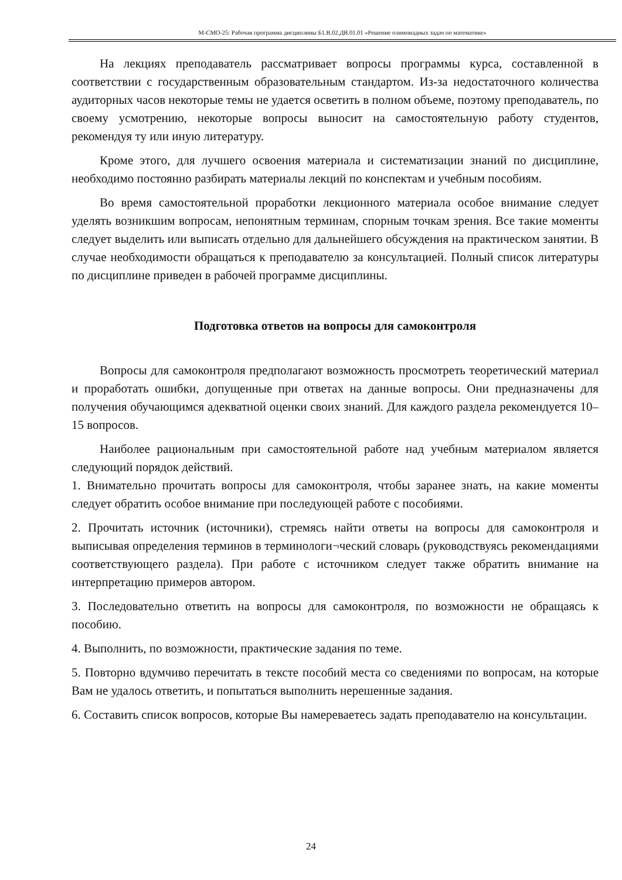М-СМО-25: Рабочая программа дисциплины Б1.В.02.ДВ.01.01 «Решение олимпиадных задач по математике»
На лекциях преподаватель рассматривает вопросы программы курса, составленной в соответствии с государственным образовательным стандартом. Из-за недостаточного количества аудиторных часов некоторые темы не удается осветить в полном объеме, поэтому преподаватель, по своему усмотрению, некоторые вопросы выносит на самостоятельную работу студентов, рекомендуя ту или иную литературу.
Кроме этого, для лучшего освоения материала и систематизации знаний по дисциплине, необходимо постоянно разбирать материалы лекций по конспектам и учебным пособиям.
Во время самостоятельной проработки лекционного материала особое внимание следует уделять возникшим вопросам, непонятным терминам, спорным точкам зрения. Все такие моменты следует выделить или выписать отдельно для дальнейшего обсуждения на практическом занятии. В случае необходимости обращаться к преподавателю за консультацией. Полный список литературы по дисциплине приведен в рабочей программе дисциплины.
Подготовка ответов на вопросы для самоконтроля
Вопросы для самоконтроля предполагают возможность просмотреть теоретический материал и проработать ошибки, допущенные при ответах на данные вопросы. Они предназначены для получения обучающимся адекватной оценки своих знаний. Для каждого раздела рекомендуется 10–15 вопросов.
Наиболее рациональным при самостоятельной работе над учебным материалом является следующий порядок действий.
1. Внимательно прочитать вопросы для самоконтроля, чтобы заранее знать, на какие моменты следует обратить особое внимание при последующей работе с пособиями.
2. Прочитать источник (источники), стремясь найти ответы на вопросы для самоконтроля и выписывая определения терминов в терминологи¬ческий словарь (руководствуясь рекомендациями соответствующего раздела). При работе с источником следует также обратить внимание на интерпретацию примеров автором.
3. Последовательно ответить на вопросы для самоконтроля, по возможности не обращаясь к пособию.
4. Выполнить, по возможности, практические задания по теме.
5. Повторно вдумчиво перечитать в тексте пособий места со сведениями по вопросам, на которые Вам не удалось ответить, и попытаться выполнить нерешенные задания.
6. Составить список вопросов, которые Вы намереваетесь задать преподавателю на консультации.
24